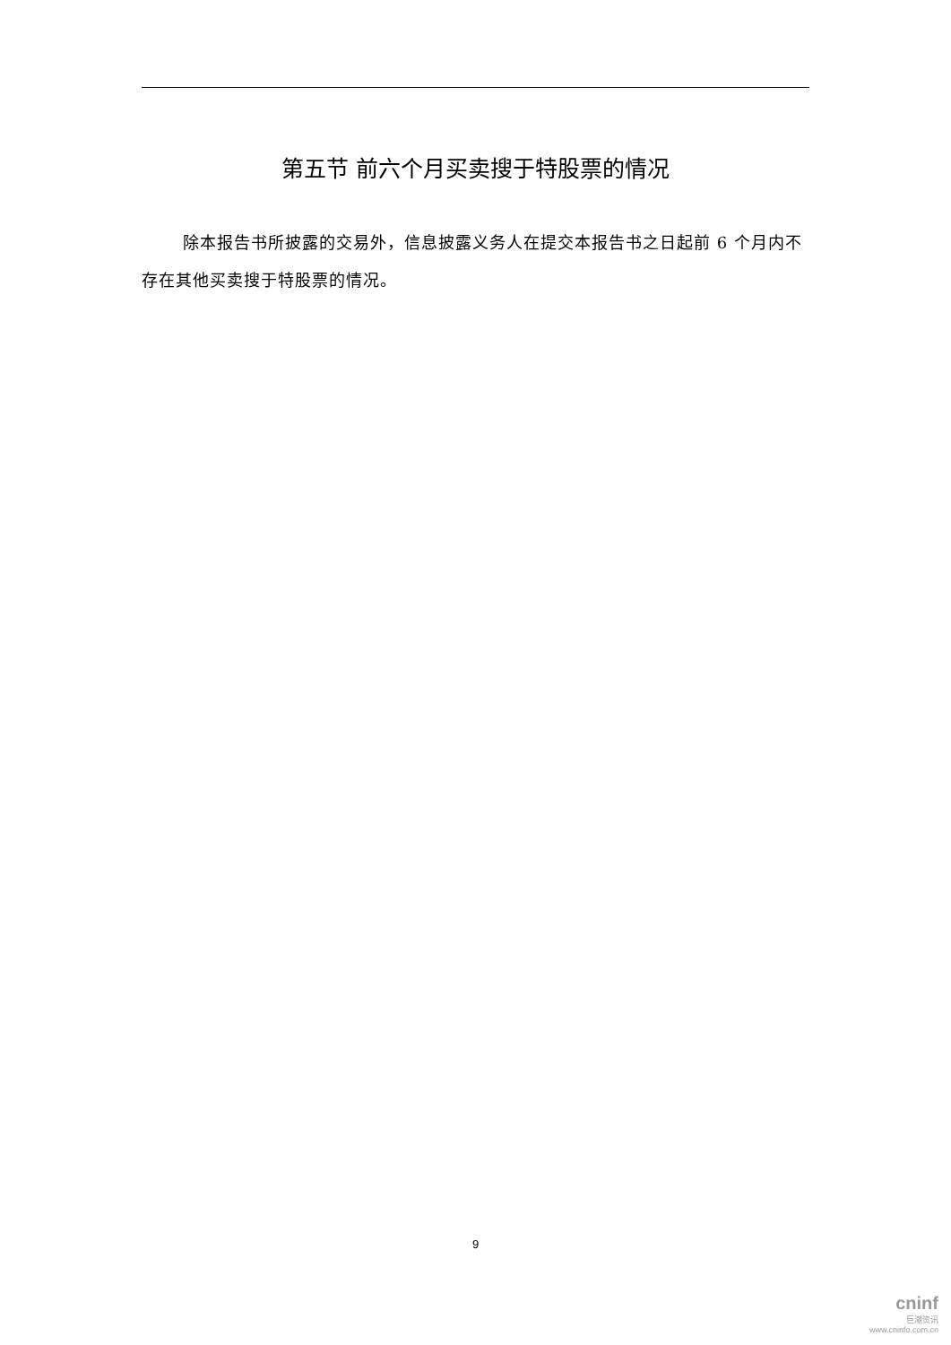第五节 前六个月买卖搜于特股票的情况
除本报告书所披露的交易外，信息披露义务人在提交本报告书之日起前 6 个月内不存在其他买卖搜于特股票的情况。
9
cninf
巨潮资讯
www.cninfo.com.cn